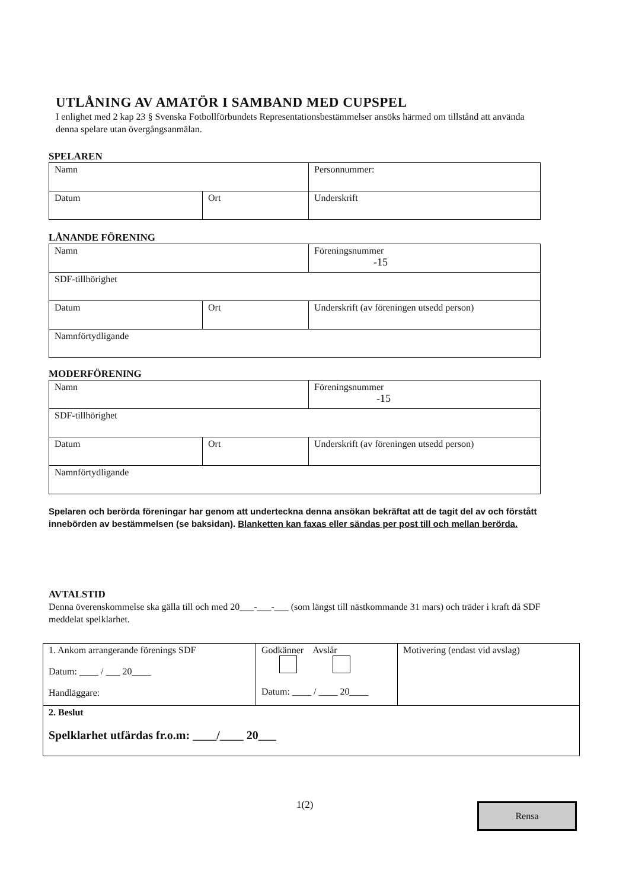UTLÅNING AV AMATÖR I SAMBAND MED CUPSPEL
I enlighet med 2 kap 23 § Svenska Fotbollförbundets Representationsbestämmelser ansöks härmed om tillstånd att använda denna spelare utan övergångsanmälan.
SPELAREN
| Namn | | Personnummer: |
| Datum | Ort | Underskrift |
LÅNANDE FÖRENING
| Namn | | Föreningsnummer -15 |
| SDF-tillhörighet | | |
| Datum | Ort | Underskrift (av föreningen utsedd person) |
| Namnförtydligande | | |
MODERFÖRENING
| Namn | | Föreningsnummer -15 |
| SDF-tillhörighet | | |
| Datum | Ort | Underskrift (av föreningen utsedd person) |
| Namnförtydligande | | |
Spelaren och berörda föreningar har genom att underteckna denna ansökan bekräftat att de tagit del av och förstått innebörden av bestämmelsen (se baksidan). Blanketten kan faxas eller sändas per post till och mellan berörda.
AVTALSTID
Denna överenskommelse ska gälla till och med 20___-___-___ (som längst till nästkommande 31 mars) och träder i kraft då SDF meddelat spelklarhet.
| 1. Ankom arrangerande förenings SDF Datum: ____ / ___ 20____ Handläggare: | Godkänner Avslår Datum: ____ / ____ 20____ | Motivering (endast vid avslag) |
| 2. Beslut Spelklarhet utfärdas fr.o.m: ____/____ 20___ | | |
1(2) Rensa